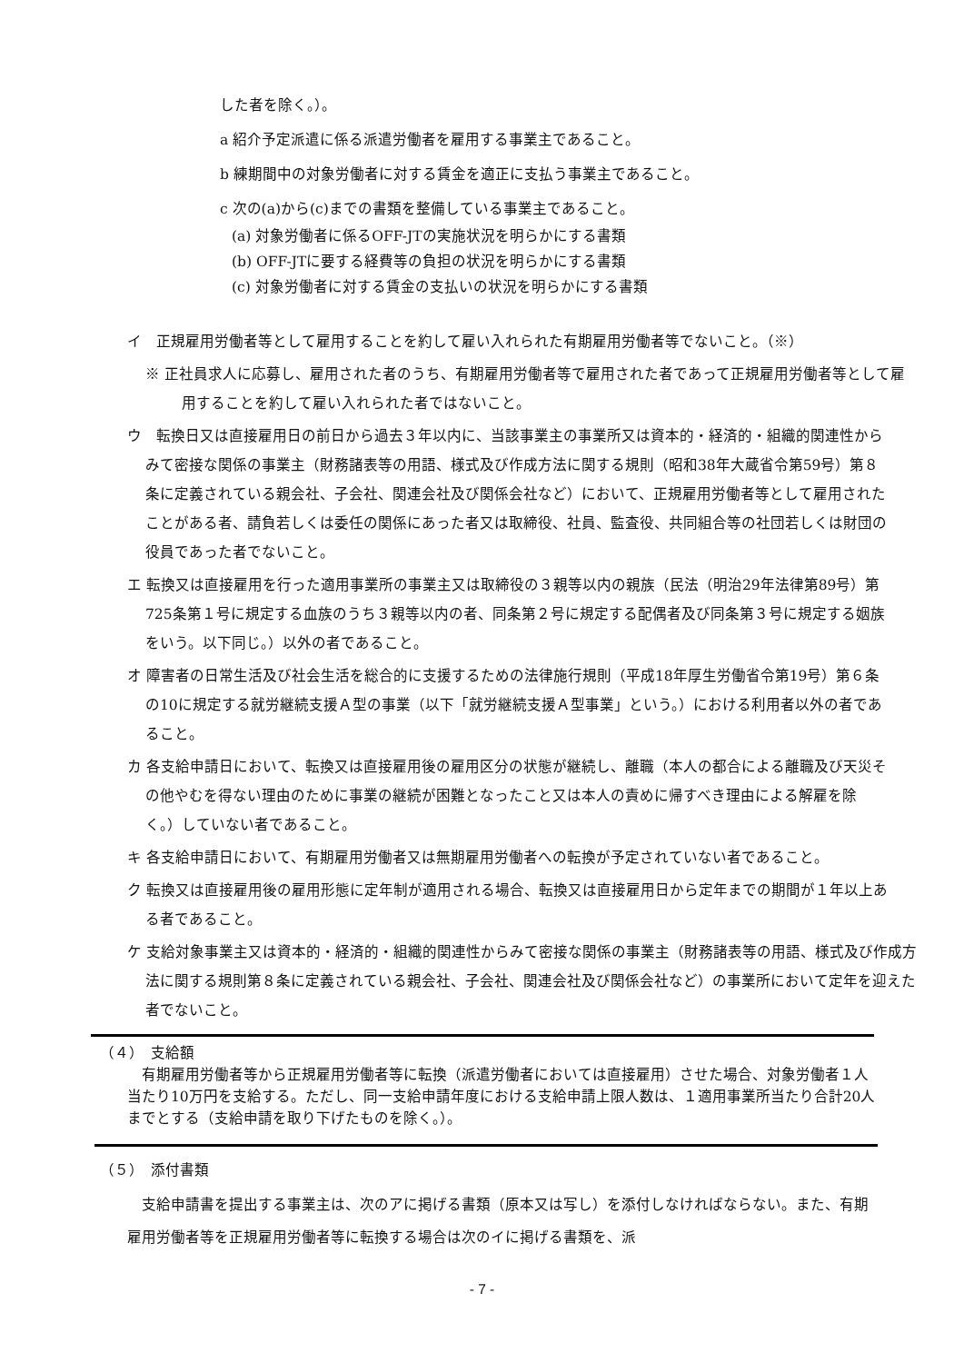した者を除く。）。
a 紹介予定派遣に係る派遣労働者を雇用する事業主であること。
b 練期間中の対象労働者に対する賃金を適正に支払う事業主であること。
c 次の(a)から(c)までの書類を整備している事業主であること。
(a) 対象労働者に係るOFF-JTの実施状況を明らかにする書類
(b) OFF-JTに要する経費等の負担の状況を明らかにする書類
(c) 対象労働者に対する賃金の支払いの状況を明らかにする書類
イ　正規雇用労働者等として雇用することを約して雇い入れられた有期雇用労働者等でないこと。（※）
※ 正社員求人に応募し、雇用された者のうち、有期雇用労働者等で雇用された者であって正規雇用労働者等として雇用することを約して雇い入れられた者ではないこと。
ウ　転換日又は直接雇用日の前日から過去３年以内に、当該事業主の事業所又は資本的・経済的・組織的関連性からみて密接な関係の事業主（財務諸表等の用語、様式及び作成方法に関する規則（昭和38年大蔵省令第59号）第８条に定義されている親会社、子会社、関連会社及び関係会社など）において、正規雇用労働者等として雇用されたことがある者、請負若しくは委任の関係にあった者又は取締役、社員、監査役、共同組合等の社団若しくは財団の役員であった者でないこと。
エ 転換又は直接雇用を行った適用事業所の事業主又は取締役の３親等以内の親族（民法（明治29年法律第89号）第725条第１号に規定する血族のうち３親等以内の者、同条第２号に規定する配偶者及び同条第３号に規定する姻族をいう。以下同じ。）以外の者であること。
オ 障害者の日常生活及び社会生活を総合的に支援するための法律施行規則（平成18年厚生労働省令第19号）第６条の10に規定する就労継続支援Ａ型の事業（以下「就労継続支援Ａ型事業」という。）における利用者以外の者であること。
カ 各支給申請日において、転換又は直接雇用後の雇用区分の状態が継続し、離職（本人の都合による離職及び天災その他やむを得ない理由のために事業の継続が困難となったこと又は本人の責めに帰すべき理由による解雇を除く。）していない者であること。
キ 各支給申請日において、有期雇用労働者又は無期雇用労働者への転換が予定されていない者であること。
ク 転換又は直接雇用後の雇用形態に定年制が適用される場合、転換又は直接雇用日から定年までの期間が１年以上ある者であること。
ケ 支給対象事業主又は資本的・経済的・組織的関連性からみて密接な関係の事業主（財務諸表等の用語、様式及び作成方法に関する規則第８条に定義されている親会社、子会社、関連会社及び関係会社など）の事業所において定年を迎えた者でないこと。
（４）　支給額
　有期雇用労働者等から正規雇用労働者等に転換（派遣労働者においては直接雇用）させた場合、対象労働者１人当たり10万円を支給する。ただし、同一支給申請年度における支給申請上限人数は、１適用事業所当たり合計20人までとする（支給申請を取り下げたものを除く。）。
（５）　添付書類
　支給申請書を提出する事業主は、次のアに掲げる書類（原本又は写し）を添付しなければならない。また、有期雇用労働者等を正規雇用労働者等に転換する場合は次のイに掲げる書類を、派
- 7 -